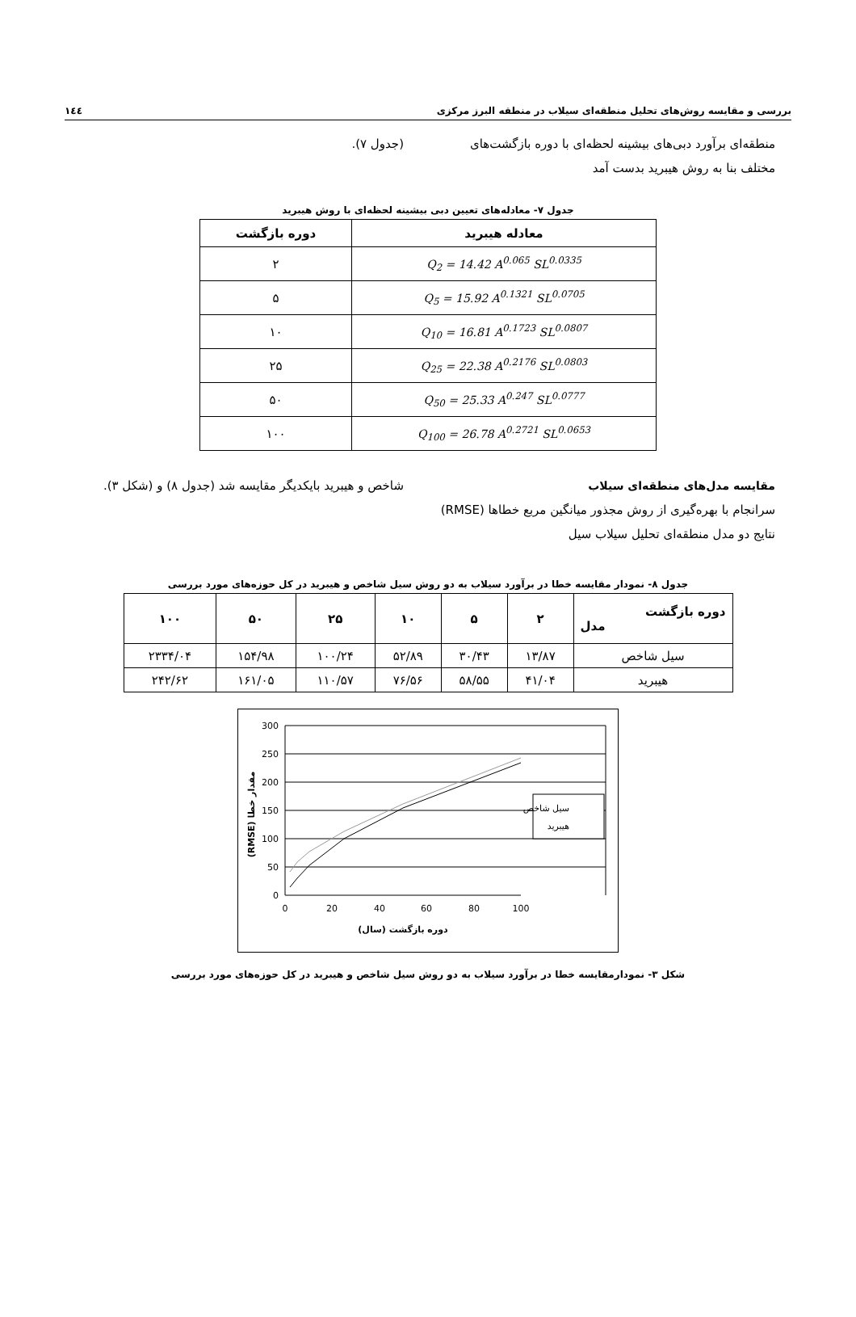بررسی و مقایسه روش‌های تحلیل منطقه‌ای سیلاب در منطقه البرز مرکزی ۱٤٤
منطقه‌ای برآورد دبی‌های بیشینه لحظه‌ای با دوره بازگشت‌های مختلف بنا به روش هیبرید بدست آمد
(جدول ۷).
جدول ۷- معادله‌های تعیین دبی بیشینه لحظه‌ای با روش هیبرید
| معادله هیبرید | دوره بازگشت |
| --- | --- |
| Q<sub>2</sub> = 14.42 A<sup>0.065</sup> SL<sup>0.0335</sup> | ۲ |
| Q<sub>5</sub> = 15.92 A<sup>0.1321</sup> SL<sup>0.0705</sup> | ۵ |
| Q<sub>10</sub> = 16.81 A<sup>0.1723</sup> SL<sup>0.0807</sup> | ۱۰ |
| Q<sub>25</sub> = 22.38 A<sup>0.2176</sup> SL<sup>0.0803</sup> | ۲۵ |
| Q<sub>50</sub> = 25.33 A<sup>0.247</sup> SL<sup>0.0777</sup> | ۵۰ |
| Q<sub>100</sub> = 26.78 A<sup>0.2721</sup> SL<sup>0.0653</sup> | ۱۰۰ |
مقایسه مدل‌های منطقه‌ای سیلاب
سرانجام با بهره‌گیری از روش مجذور میانگین مربع خطاها (RMSE) نتایج دو مدل منطقه‌ای تحلیل سیلاب سیل
شاخص و هیبرید بایکدیگر مقایسه شد (جدول ۸) و (شکل ۳).
جدول ۸- نمودار مقایسه خطا در برآورد سیلاب به دو روش سیل شاخص و هیبرید در کل حوزه‌های مورد بررسی
| دوره بازگشت مدل | ۲ | ۵ | ۱۰ | ۲۵ | ۵۰ | ۱۰۰ |
| --- | --- | --- | --- | --- | --- | --- |
| سیل شاخص | ۱۳/۸۷ | ۳۰/۴۳ | ۵۲/۸۹ | ۱۰۰/۲۴ | ۱۵۴/۹۸ | ۲۳۳۴/۰۴ |
| هیبرید | ۴۱/۰۴ | ۵۸/۵۵ | ۷۶/۵۶ | ۱۱۰/۵۷ | ۱۶۱/۰۵ | ۲۴۲/۶۲ |
300
250
200
150
100
50
0
0
20
40
60
80
100
دوره بازگشت (سال)
مقدار خطا (RMSE)
سیل شاخص
هیبرید
شکل ۳- نمودارمقایسه خطا در برآورد سیلاب به دو روش سیل شاخص و هیبرید در کل حوزه‌های مورد بررسی